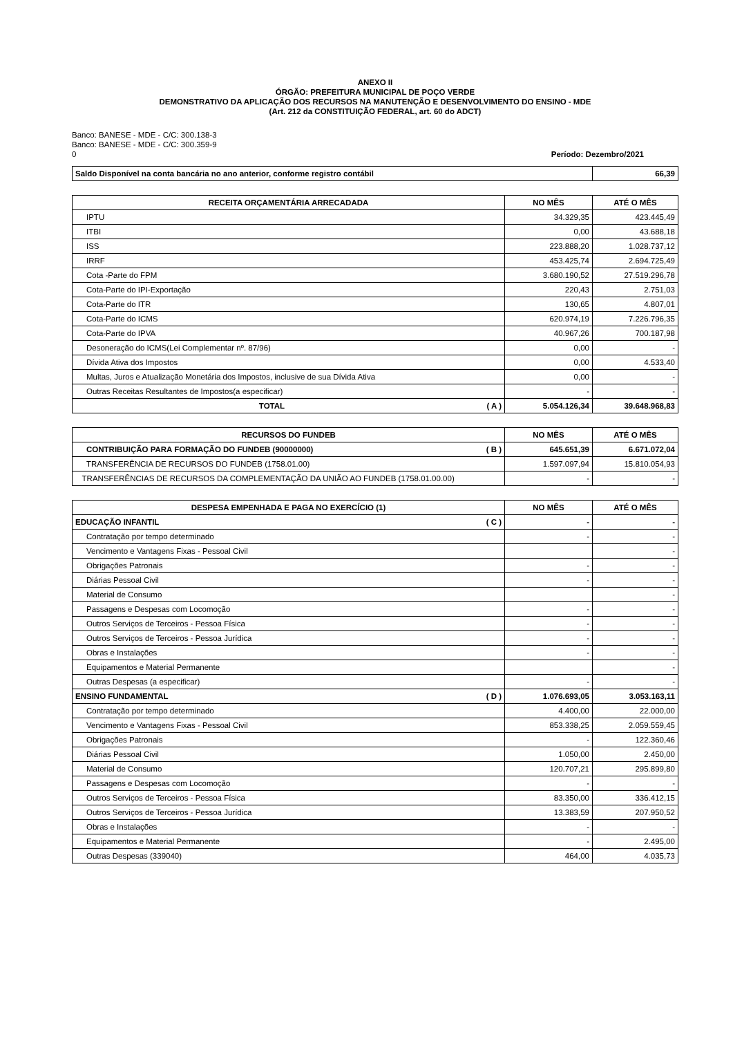ANEXO II
ÓRGÃO: PREFEITURA MUNICIPAL DE POÇO VERDE
DEMONSTRATIVO DA APLICAÇÃO DOS RECURSOS NA MANUTENÇÃO E DESENVOLVIMENTO DO ENSINO - MDE
(Art. 212 da CONSTITUIÇÃO FEDERAL, art. 60 do ADCT)
Banco: BANESE - MDE - C/C: 300.138-3
Banco: BANESE - MDE - C/C: 300.359-9
0 Período: Dezembro/2021
| Saldo Disponível na conta bancária no ano anterior, conforme registro contábil | 66,39 |
| RECEITA ORÇAMENTÁRIA ARRECADADA | | NO MÊS | ATÉ O MÊS |
| --- | --- | --- | --- |
| IPTU | | 34.329,35 | 423.445,49 |
| ITBI | | 0,00 | 43.688,18 |
| ISS | | 223.888,20 | 1.028.737,12 |
| IRRF | | 453.425,74 | 2.694.725,49 |
| Cota -Parte do FPM | | 3.680.190,52 | 27.519.296,78 |
| Cota-Parte do IPI-Exportação | | 220,43 | 2.751,03 |
| Cota-Parte do ITR | | 130,65 | 4.807,01 |
| Cota-Parte do ICMS | | 620.974,19 | 7.226.796,35 |
| Cota-Parte do IPVA | | 40.967,26 | 700.187,98 |
| Desoneração do ICMS(Lei Complementar nº. 87/96) | | 0,00 | - |
| Dívida Ativa dos Impostos | | 0,00 | 4.533,40 |
| Multas, Juros e Atualização Monetária dos Impostos, inclusive de sua Dívida Ativa | | 0,00 | - |
| Outras Receitas Resultantes de Impostos(a especificar) | | - | - |
| TOTAL | ( A ) | 5.054.126,34 | 39.648.968,83 |
| RECURSOS DO FUNDEB | | NO MÊS | ATÉ O MÊS |
| --- | --- | --- | --- |
| CONTRIBUIÇÃO PARA FORMAÇÃO DO FUNDEB (90000000) | ( B ) | 645.651,39 | 6.671.072,04 |
| TRANSFERÊNCIA DE RECURSOS DO FUNDEB (1758.01.00) | | 1.597.097,94 | 15.810.054,93 |
| TRANSFERÊNCIAS DE RECURSOS DA COMPLEMENTAÇÃO DA UNIÃO AO FUNDEB (1758.01.00.00) | | - | - |
| DESPESA EMPENHADA E PAGA NO EXERCÍCIO (1) | | NO MÊS | ATÉ O MÊS |
| --- | --- | --- | --- |
| EDUCAÇÃO INFANTIL | ( C ) | - | - |
| Contratação por tempo determinado | | - | - |
| Vencimento e Vantagens Fixas - Pessoal Civil | | | - |
| Obrigações Patronais | | - | - |
| Diárias Pessoal Civil | | - | - |
| Material de Consumo | | | - |
| Passagens e Despesas com Locomoção | | - | - |
| Outros Serviços de Terceiros - Pessoa Física | | - | - |
| Outros Serviços de Terceiros - Pessoa Jurídica | | - | - |
| Obras e Instalações | | - | - |
| Equipamentos e Material Permanente | | | - |
| Outras Despesas (a especificar) | | - | - |
| ENSINO FUNDAMENTAL | ( D ) | 1.076.693,05 | 3.053.163,11 |
| Contratação por tempo determinado | | 4.400,00 | 22.000,00 |
| Vencimento e Vantagens Fixas - Pessoal Civil | | 853.338,25 | 2.059.559,45 |
| Obrigações Patronais | | - | 122.360,46 |
| Diárias Pessoal Civil | | 1.050,00 | 2.450,00 |
| Material de Consumo | | 120.707,21 | 295.899,80 |
| Passagens e Despesas com Locomoção | | - | - |
| Outros Serviços de Terceiros - Pessoa Física | | 83.350,00 | 336.412,15 |
| Outros Serviços de Terceiros - Pessoa Jurídica | | 13.383,59 | 207.950,52 |
| Obras e Instalações | | - | - |
| Equipamentos e Material Permanente | | - | 2.495,00 |
| Outras Despesas (339040) | | 464,00 | 4.035,73 |